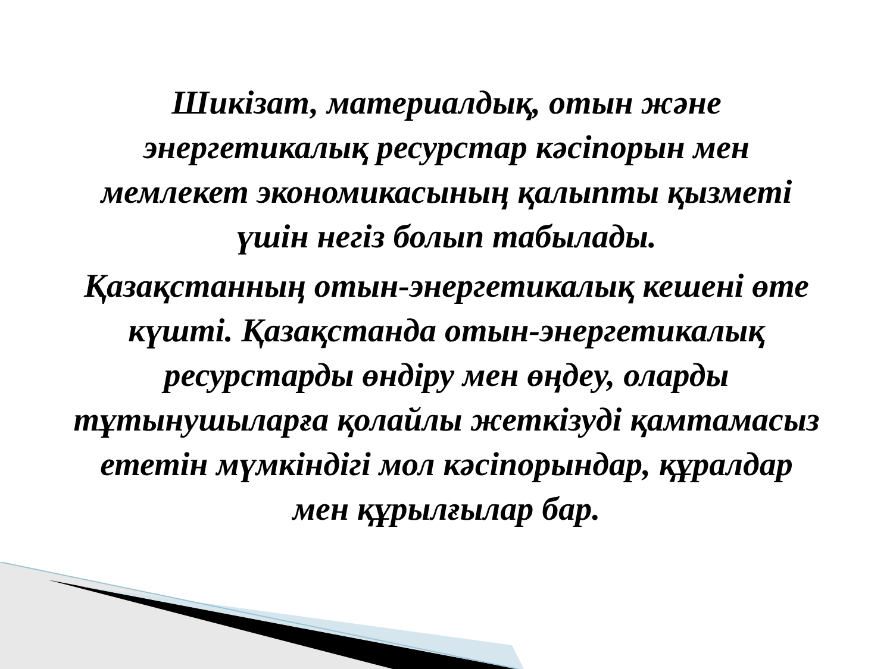Шикізат, материалдық, отын және энергетикалық ресурстар кәсіпорын мен мемлекет экономикасының қалыпты қызметі үшін негіз болып табылады.
Қазақстанның отын-энергетикалық кешені өте күшті. Қазақстанда отын-энергетикалық ресурстарды өндіру мен өңдеу, оларды тұтынушыларға қолайлы жеткізуді қамтамасыз ететін мүмкіндігі мол кәсіпорындар, құралдар мен құрылғылар бар.